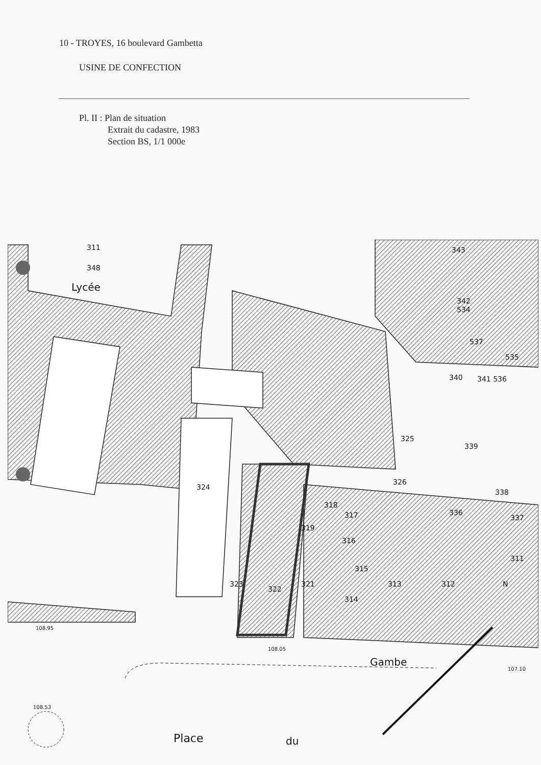10 - TROYES, 16 boulevard Gambetta
USINE DE CONFECTION
Pl. II : Plan de situation
Extrait du cadastre, 1983
Section BS, 1/1 000e
311
348
Lycée
343
342
534
537
535
340
341 536
325
339
324
326
338
318
317
336
337
319
316
311
315
323
322
321
313
312
314
N
108.95
108.05
Gambe
107.10
108.53
Place
du